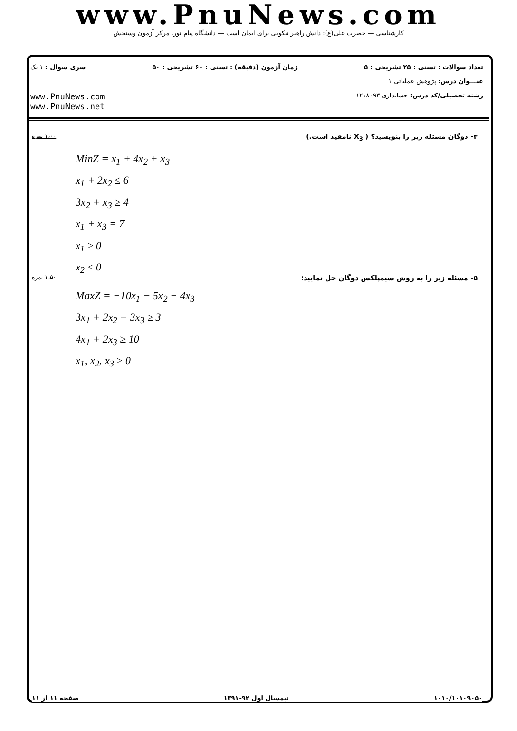www.PnuNews.com
کارشناسی — حضرت علی(ع): دانش راهبر نیکویی برای ایمان است — دانشگاه پیام نور، مرکز آزمون وسنجش
تعداد سوالات : تستی : ۲۵ تشریحی : ۵ زمان آزمون (دقیقه) : تستی : ۶۰ تشریحی : ۵۰ سری سوال : ۱ یک
عنـــوان درس: پژوهش عملیاتی ۱
رشته تحصیلی/کد درس: حسابداری ۱۲۱۸۰۹۳ www.PnuNews.com
www.PnuNews.net
۴- دوگان مسئله زیر را بنویسید؟ ( X<sub>3</sub> نامقید است.) ۱،۰۰ نمره
MinZ = x<sub>1</sub> + 4x<sub>2</sub> + x<sub>3</sub>
x<sub>1</sub> + 2x<sub>2</sub> ≤ 6
3x<sub>2</sub> + x<sub>3</sub> ≥ 4
x<sub>1</sub> + x<sub>3</sub> = 7
x<sub>1</sub> ≥ 0
x<sub>2</sub> ≤ 0
۵- مسئله زیر را به روش سیمپلکس دوگان حل نمایید: ۱،۵۰ نمره
MaxZ = −10x<sub>1</sub> − 5x<sub>2</sub> − 4x<sub>3</sub>
3x<sub>1</sub> + 2x<sub>2</sub> − 3x<sub>3</sub> ≥ 3
4x<sub>1</sub> + 2x<sub>3</sub> ≥ 10
x<sub>1</sub>, x<sub>2</sub>, x<sub>3</sub> ≥ 0
۱۰۱۰/۱۰۱۰۹۰۵۰ نیمسال اول ۹۲-۱۳۹۱ صفحه ۱۱ از ۱۱